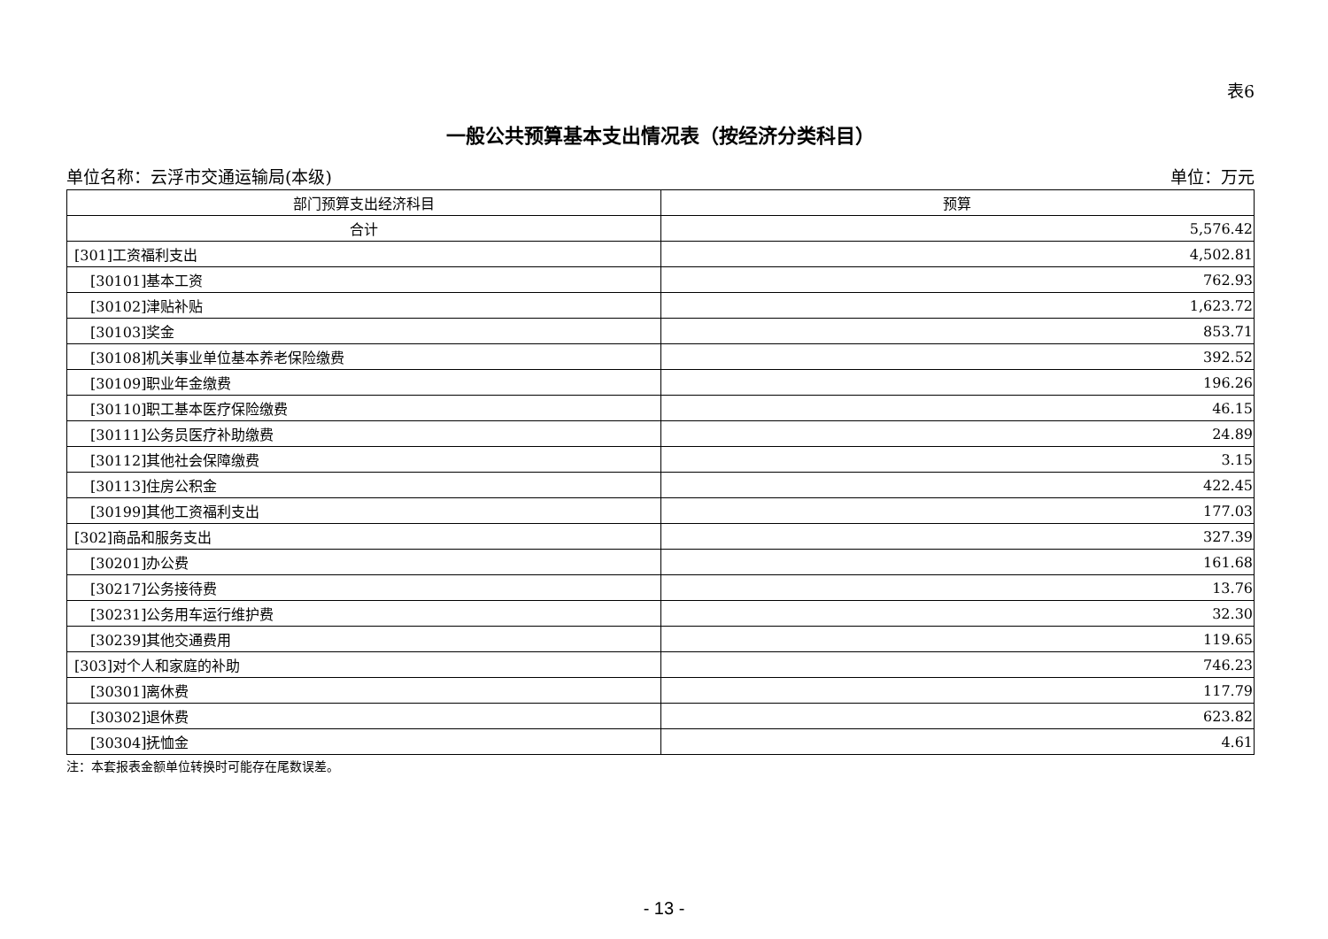表6
一般公共预算基本支出情况表（按经济分类科目）
单位名称：云浮市交通运输局(本级) 单位：万元
| 部门预算支出经济科目 | 预算 |
| --- | --- |
| 合计 | 5,576.42 |
| [301]工资福利支出 | 4,502.81 |
| [30101]基本工资 | 762.93 |
| [30102]津贴补贴 | 1,623.72 |
| [30103]奖金 | 853.71 |
| [30108]机关事业单位基本养老保险缴费 | 392.52 |
| [30109]职业年金缴费 | 196.26 |
| [30110]职工基本医疗保险缴费 | 46.15 |
| [30111]公务员医疗补助缴费 | 24.89 |
| [30112]其他社会保障缴费 | 3.15 |
| [30113]住房公积金 | 422.45 |
| [30199]其他工资福利支出 | 177.03 |
| [302]商品和服务支出 | 327.39 |
| [30201]办公费 | 161.68 |
| [30217]公务接待费 | 13.76 |
| [30231]公务用车运行维护费 | 32.30 |
| [30239]其他交通费用 | 119.65 |
| [303]对个人和家庭的补助 | 746.23 |
| [30301]离休费 | 117.79 |
| [30302]退休费 | 623.82 |
| [30304]抚恤金 | 4.61 |
注：本套报表金额单位转换时可能存在尾数误差。
- 13 -